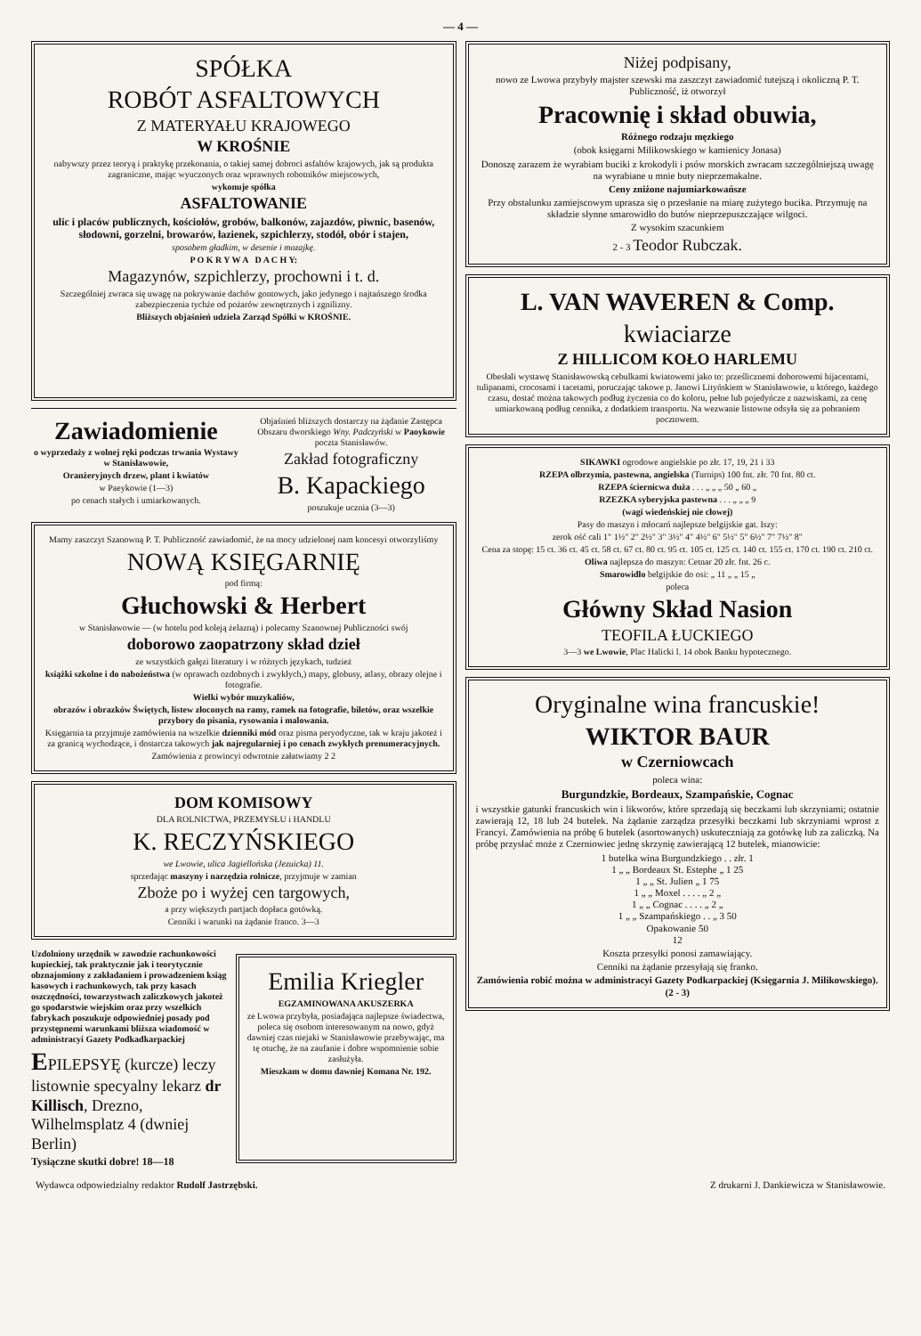— 4 —
SPÓŁKA
ROBÓT ASFALTOWYCH
Z MATERYAŁU KRAJOWEGO
W KROŚNIE
nabywszy przez teoryą i praktykę przekonania, o takiej samej dobroci asfaltów krajowych, jak są produkta zagraniczne, mając wyuczonych oraz wprawnych robotników miejscowych,
wykonuje spółka
ASFALTOWANIE
ulic i placów publicznych, kościołów, grobów, balkonów, zajazdów, piwnic, basenów, słodowni, gorzelni, browarów, łazienek, szpichlerzy, stodół, obór i stajen,
sposobem gładkim, w desenie i mozajkę.
P O K R Y W A D A C H Y:
Magazynów, szpichlerzy, prochowni i t. d.
Szczególniej zwraca się uwagę na pokrywanie dachów gontowych, jako jedynego i najtańszego środka zabezpieczenia tychże od pożarów zewnętrznych i zgnilizny.
Bliższych objaśnień udziela Zarząd Spółki w KROŚNIE.
Zawiadomienie
o wyprzedaży z wolnej ręki podczas trwania Wystawy w Stanisławowie,
Oranżeryjnych drzew, plant i kwiatów
w Paeykowie (1—3)
po cenach stałych i umiarkowanych.
Objaśnień bliższych dostarczy na żądanie Zastępca Obszaru dworskiego Wny. Padczyński w Paoykowie poczta Stanisławów.
Zakład fotograficzny
B. Kapackiego
poszukuje ucznia (3—3)
Mamy zaszczyt Szanowną P. T. Publiczność zawiadomić, że na mocy udzielonej nam koncesyi otworzyliśmy
NOWĄ KSIĘGARNIĘ
pod firmą:
Głuchowski & Herbert
w Stanisławowie — (w hotelu pod koleją żelazną) i polecamy Szanownej Publiczności swój
doborowo zaopatrzony skład dzieł
ze wszystkich gałęzi literatury i w różnych językach, tudzież
książki szkolne i do nabożeństwa (w oprawach ozdobnych i zwykłych,) mapy, globusy, atlasy, obrazy olejne i fotografie.
Wielki wybór muzykaliów,
obrazów i obrazków Świętych, listew złoconych na ramy, ramek na fotografie, biletów, oraz wszelkie przybory do pisania, rysowania i malowania.
Księgarnia ta przyjmuje zamówienia na wszelkie dzienniki mód oraz pisma peryodyczne, tak w kraju jakoteż i za granicą wychodzące, i dostarcza takowych jak najregularniej i po cenach zwykłych prenumeracyjnych.
Zamówienia z prowincyi odwrotnie załatwiamy 2 2
DOM KOMISOWY
DLA ROLNICTWA, PRZEMYSŁU i HANDLU
K. RECZYŃSKIEGO
we Lwowie, ulica Jagiellońska (Jezuicka) 11.
sprzedając maszyny i narzędzia rolnicze, przyjmuje w zamian
Zboże po i wyżej cen targowych,
a przy większych partjach dopłaca gotówką.
Cenniki i warunki na żądanie franco. 3—3
Uzdolniony urzędnik w zawodzie rachunkowości kupieckiej, tak praktycznie jak i teorytycznie obznajomiony z zakładaniem i prowadzeniem ksiąg kasowych i rachunkowych, tak przy kasach oszczędności, towarzystwach zaliczkowych jakoteż go spodarstwie wiejskim oraz przy wszelkich fabrykach poszukuje odpowiedniej posady pod przystępnemi warunkami bliższa wiadomość w administracyi Gazety Podkadkarpackiej
EPILEPSYĘ (kurcze) leczy listownie specyalny lekarz dr Killisch, Drezno, Wilhelmsplatz 4 (dwniej Berlin)
Tysiączne skutki dobre! 18—18
Emilia Kriegler
EGZAMINOWANA AKUSZERKA
ze Lwowa przybyła, posiadająca najlepsze świadectwa, poleca się osobom interesowanym na nowo, gdyż dawniej czas niejaki w Stanisławowie przebywając, ma tę otuchę, że na zaufanie i dobre wspomnienie sobie zasłużyła.
Mieszkam w domu dawniej Komana Nr. 192.
Niżej podpisany,
nowo ze Lwowa przybyły majster szewski ma zaszczyt zawiadomić tutejszą i okoliczną P. T. Publiczność, iż otworzył
Pracownię i skład obuwia,
Różnego rodzaju męzkiego
(obok księgarni Milikowskiego w kamienicy Jonasa)
Donoszę zarazem że wyrabiam buciki z krokodyli i psów morskich zwracam szczególniejszą uwagę na wyrabiane u mnie buty nieprzemakalne.
Ceny zniżone najumiarkowańsze
Przy obstalunku zamiejscowym uprasza się o przesłanie na miarę zużytego bucika. Ptrzymuję na składzie słynne smarowidło do butów nieprzepuszczające wilgoci.
Z wysokim szacunkiem
2 - 3 Teodor Rubczak.
L. VAN WAVEREN & Comp.
kwiaciarze
Z HILLICOM KOŁO HARLEMU
Obesłali wystawę Stanisławowską cebulkami kwiatowemi jako to: prześlicznemi doborowemi hijacentami, tulipanami, crocosami i tacetami, poruczając takowe p. Janowi Lityńskiem w Stanisławowie, u którego, każdego czasu, dostać można takowych podług życzenia co do koloru, pełne lub pojedyńcze z nazwiskami, za cenę umiarkowaną podług cennika, z dodatkiem transportu. Na wezwanie listowne odsyła się za pobraniem pocztowem.
SIKAWKI ogrodowe angielskie po złr. 17, 19, 21 i 33
RZEPA olbrzymia, pastewna, angielska (Turnips) 100 fnt. złr. 70 fnt. 80 ct.
RZEPA ściernicwa duża . . . „ „ „ 50 „ 60 „
RZEZKA syberyjska pastewna . . . „ „ „ 9
(wagi wiedeńskiej nie cłowej)
Pasy do maszyn i młocarń najlepsze belgijskie gat. Iszy:
zerok ość cali 1" 1½" 2" 2½" 3" 3½" 4" 4½" 6" 5½" 5" 6½" 7" 7½" 8"
Cena za stopę: 15 ct. 36 ct. 45 ct. 58 ct. 67 ct. 80 ct. 95 ct. 105 ct. 125 ct. 140 ct. 155 ct. 170 ct. 190 ct. 210 ct.
Oliwa najlepsza do maszyn: Cetnar 20 złr. fnt. 26 c.
Smarowidło belgijskie do osi: „ 11 „ „ 15 „
poleca
Główny Skład Nasion
TEOFILA ŁUCKIEGO
3—3 we Lwowie, Plac Halicki l. 14 obok Banku hypotecznego.
Oryginalne wina francuskie!
WIKTOR BAUR
w Czerniowcach
poleca wina:
Burgundzkie, Bordeaux, Szampańskie, Cognac
i wszystkie gatunki francuskich win i likworów, które sprzedają się beczkami lub skrzyniami; ostatnie zawierają 12, 18 lub 24 butelek. Na żądanie zarządza przesyłki beczkami lub skrzyniami wprost z Francyi. Zamówienia na próbę 6 butelek (asortowanych) uskuteczniają za gotówkę lub za zaliczką. Na próbę przysłać może z Czerniowiec jednę skrzynię zawierającą 12 butelek, mianowicie:
1 butelka wina Burgundzkiego . . złr. 1
1 „ „ Bordeaux St. Estephe „ 1 25
1 „ „ St. Julien „ 1 75
1 „ „ Moxel . . . . „ 2 „
1 „ „ Cognac . . . . „ 2 „
1 „ „ Szampańskiego . . „ 3 50
Opakowanie 50
12
Koszta przesyłki ponosi zamawiający.
Cenniki na żądanie przesyłają się franko.
Zamówienia robić można w administracyi Gazety Podkarpackiej (Księgarnia J. Milikowskiego). (2 - 3)
Wydawca odpowiedzialny redaktor Rudolf Jastrzębski. Z drukarni J. Dankiewicza w Stanisławowie.